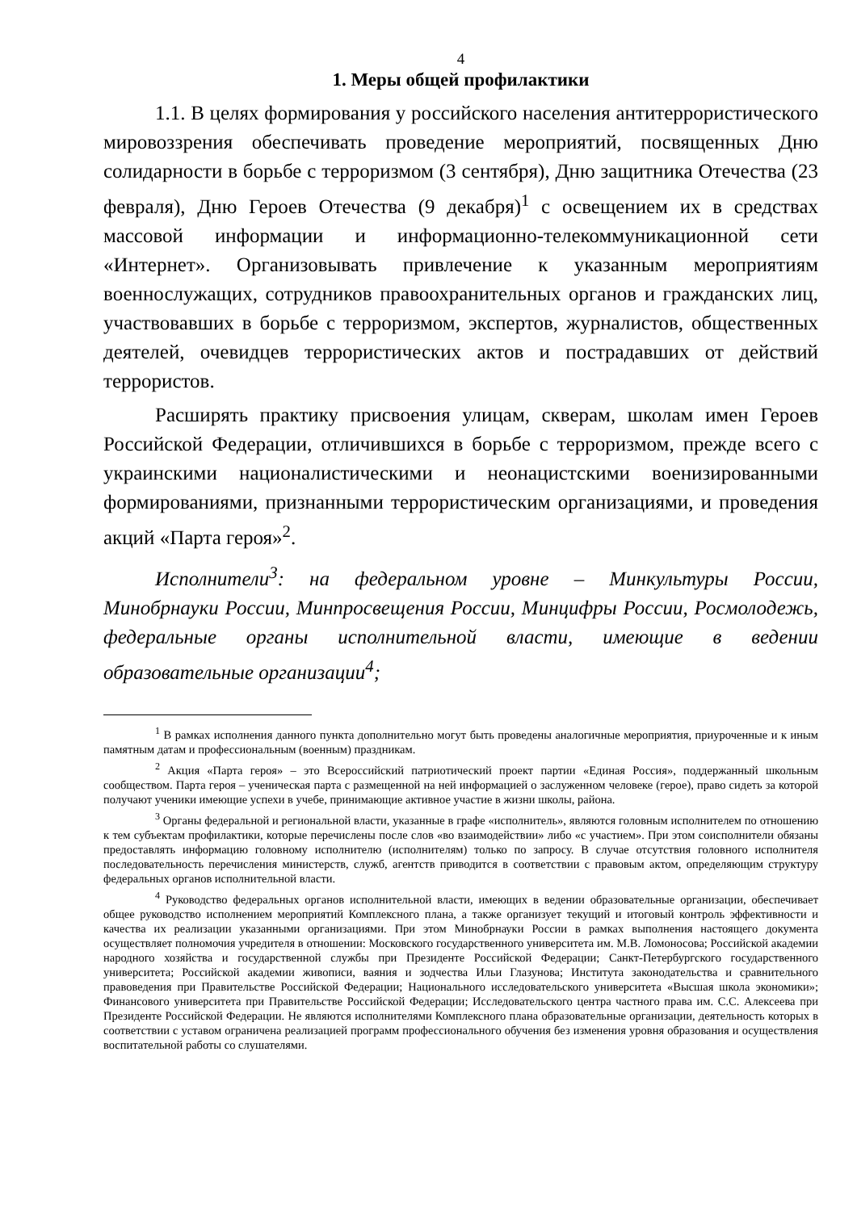4
1. Меры общей профилактики
1.1. В целях формирования у российского населения антитеррористического мировоззрения обеспечивать проведение мероприятий, посвященных Дню солидарности в борьбе с терроризмом (3 сентября), Дню защитника Отечества (23 февраля), Дню Героев Отечества (9 декабря)<sup>1</sup> с освещением их в средствах массовой информации и информационно-телекоммуникационной сети «Интернет». Организовывать привлечение к указанным мероприятиям военнослужащих, сотрудников правоохранительных органов и гражданских лиц, участвовавших в борьбе с терроризмом, экспертов, журналистов, общественных деятелей, очевидцев террористических актов и пострадавших от действий террористов.
Расширять практику присвоения улицам, скверам, школам имен Героев Российской Федерации, отличившихся в борьбе с терроризмом, прежде всего с украинскими националистическими и неонацистскими военизированными формированиями, признанными террористическим организациями, и проведения акций «Парта героя»<sup>2</sup>.
Исполнители<sup>3</sup>: на федеральном уровне – Минкультуры России, Минобрнауки России, Минпросвещения России, Минцифры России, Росмолодежь, федеральные органы исполнительной власти, имеющие в ведении образовательные организации<sup>4</sup>;
<sup>1</sup> В рамках исполнения данного пункта дополнительно могут быть проведены аналогичные мероприятия, приуроченные и к иным памятным датам и профессиональным (военным) праздникам.
<sup>2</sup> Акция «Парта героя» – это Всероссийский патриотический проект партии «Единая Россия», поддержанный школьным сообществом. Парта героя – ученическая парта с размещенной на ней информацией о заслуженном человеке (герое), право сидеть за которой получают ученики имеющие успехи в учебе, принимающие активное участие в жизни школы, района.
<sup>3</sup> Органы федеральной и региональной власти, указанные в графе «исполнитель», являются головным исполнителем по отношению к тем субъектам профилактики, которые перечислены после слов «во взаимодействии» либо «с участием». При этом соисполнители обязаны предоставлять информацию головному исполнителю (исполнителям) только по запросу. В случае отсутствия головного исполнителя последовательность перечисления министерств, служб, агентств приводится в соответствии с правовым актом, определяющим структуру федеральных органов исполнительной власти.
<sup>4</sup> Руководство федеральных органов исполнительной власти, имеющих в ведении образовательные организации, обеспечивает общее руководство исполнением мероприятий Комплексного плана, а также организует текущий и итоговый контроль эффективности и качества их реализации указанными организациями. При этом Минобрнауки России в рамках выполнения настоящего документа осуществляет полномочия учредителя в отношении: Московского государственного университета им. М.В. Ломоносова; Российской академии народного хозяйства и государственной службы при Президенте Российской Федерации; Санкт-Петербургского государственного университета; Российской академии живописи, ваяния и зодчества Ильи Глазунова; Института законодательства и сравнительного правоведения при Правительстве Российской Федерации; Национального исследовательского университета «Высшая школа экономики»; Финансового университета при Правительстве Российской Федерации; Исследовательского центра частного права им. С.С. Алексеева при Президенте Российской Федерации. Не являются исполнителями Комплексного плана образовательные организации, деятельность которых в соответствии с уставом ограничена реализацией программ профессионального обучения без изменения уровня образования и осуществления воспитательной работы со слушателями.